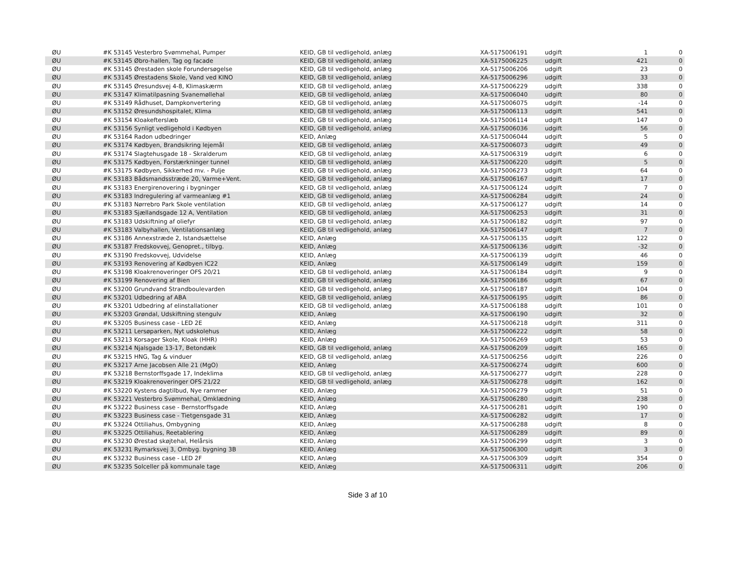| ØU | #K 53145 Vesterbro Svømmehal, Pumper | KEID, GB til vedligehold, anlæg | XA-5175006191 | udgift | 1 | 0 |
| ØU | #K 53145 Øbro-hallen, Tag og facade | KEID, GB til vedligehold, anlæg | XA-5175006225 | udgift | 421 | 0 |
| ØU | #K 53145 Ørestaden skole Forundersøgelse | KEID, GB til vedligehold, anlæg | XA-5175006206 | udgift | 23 | 0 |
| ØU | #K 53145 Ørestadens Skole, Vand ved KINO | KEID, GB til vedligehold, anlæg | XA-5175006296 | udgift | 33 | 0 |
| ØU | #K 53145 Øresundsvej 4-8, Klimaskærm | KEID, GB til vedligehold, anlæg | XA-5175006229 | udgift | 338 | 0 |
| ØU | #K 53147 Klimatilpasning Svanemøllehal | KEID, GB til vedligehold, anlæg | XA-5175006040 | udgift | 80 | 0 |
| ØU | #K 53149 Rådhuset, Dampkonvertering | KEID, GB til vedligehold, anlæg | XA-5175006075 | udgift | -14 | 0 |
| ØU | #K 53152 Øresundshospitalet, Klima | KEID, GB til vedligehold, anlæg | XA-5175006113 | udgift | 541 | 0 |
| ØU | #K 53154 Kloakefterslæb | KEID, GB til vedligehold, anlæg | XA-5175006114 | udgift | 147 | 0 |
| ØU | #K 53156 Synligt vedligehold i Kødbyen | KEID, GB til vedligehold, anlæg | XA-5175006036 | udgift | 56 | 0 |
| ØU | #K 53164 Radon udbedringer | KEID, Anlæg | XA-5175006044 | udgift | 5 | 0 |
| ØU | #K 53174 Kødbyen, Brandsikring lejemål | KEID, GB til vedligehold, anlæg | XA-5175006073 | udgift | 49 | 0 |
| ØU | #K 53174 Slagtehusgade 18 - Skralderum | KEID, GB til vedligehold, anlæg | XA-5175006319 | udgift | 6 | 0 |
| ØU | #K 53175 Kødbyen, Forstærkninger tunnel | KEID, GB til vedligehold, anlæg | XA-5175006220 | udgift | 5 | 0 |
| ØU | #K 53175 Kødbyen, Sikkerhed mv. - Pulje | KEID, GB til vedligehold, anlæg | XA-5175006273 | udgift | 64 | 0 |
| ØU | #K 53183 Bådsmandsstræde 20, Varme+Vent. | KEID, GB til vedligehold, anlæg | XA-5175006167 | udgift | 17 | 0 |
| ØU | #K 53183 Energirenovering i bygninger | KEID, GB til vedligehold, anlæg | XA-5175006124 | udgift | 7 | 0 |
| ØU | #K 53183 Indregulering af varmeanlæg #1 | KEID, GB til vedligehold, anlæg | XA-5175006284 | udgift | 24 | 0 |
| ØU | #K 53183 Nørrebro Park Skole ventilation | KEID, GB til vedligehold, anlæg | XA-5175006127 | udgift | 14 | 0 |
| ØU | #K 53183 Sjællandsgade 12 A, Ventilation | KEID, GB til vedligehold, anlæg | XA-5175006253 | udgift | 31 | 0 |
| ØU | #K 53183 Udskiftning af oliefyr | KEID, GB til vedligehold, anlæg | XA-5175006182 | udgift | 97 | 0 |
| ØU | #K 53183 Valbyhallen, Ventilationsanlæg | KEID, GB til vedligehold, anlæg | XA-5175006147 | udgift | 7 | 0 |
| ØU | #K 53186 Annexstræde 2, Istandsættelse | KEID, Anlæg | XA-5175006135 | udgift | 122 | 0 |
| ØU | #K 53187 Fredskovvej, Genopret., tilbyg. | KEID, Anlæg | XA-5175006136 | udgift | -32 | 0 |
| ØU | #K 53190 Fredskovvej, Udvidelse | KEID, Anlæg | XA-5175006139 | udgift | 46 | 0 |
| ØU | #K 53193 Renovering af Kødbyen IC22 | KEID, Anlæg | XA-5175006149 | udgift | 159 | 0 |
| ØU | #K 53198 Kloakrenoveringer OFS 20/21 | KEID, GB til vedligehold, anlæg | XA-5175006184 | udgift | 9 | 0 |
| ØU | #K 53199 Renovering af Bien | KEID, GB til vedligehold, anlæg | XA-5175006186 | udgift | 67 | 0 |
| ØU | #K 53200 Grundvand Strandboulevarden | KEID, GB til vedligehold, anlæg | XA-5175006187 | udgift | 104 | 0 |
| ØU | #K 53201 Udbedring af ABA | KEID, GB til vedligehold, anlæg | XA-5175006195 | udgift | 86 | 0 |
| ØU | #K 53201 Udbedring af elinstallationer | KEID, GB til vedligehold, anlæg | XA-5175006188 | udgift | 101 | 0 |
| ØU | #K 53203 Grøndal, Udskiftning stengulv | KEID, Anlæg | XA-5175006190 | udgift | 32 | 0 |
| ØU | #K 53205 Business case - LED 2E | KEID, Anlæg | XA-5175006218 | udgift | 311 | 0 |
| ØU | #K 53211 Lersøparken, Nyt udskolehus | KEID, Anlæg | XA-5175006222 | udgift | 58 | 0 |
| ØU | #K 53213 Korsager Skole, Kloak (HHR) | KEID, Anlæg | XA-5175006269 | udgift | 53 | 0 |
| ØU | #K 53214 Njalsgade 13-17, Betondæk | KEID, GB til vedligehold, anlæg | XA-5175006209 | udgift | 165 | 0 |
| ØU | #K 53215 HNG, Tag & vinduer | KEID, GB til vedligehold, anlæg | XA-5175006256 | udgift | 226 | 0 |
| ØU | #K 53217 Arne Jacobsen Alle 21 (MgO) | KEID, Anlæg | XA-5175006274 | udgift | 600 | 0 |
| ØU | #K 53218 Bernstorffsgade 17, Indeklima | KEID, GB til vedligehold, anlæg | XA-5175006277 | udgift | 228 | 0 |
| ØU | #K 53219 Kloakrenoveringer OFS 21/22 | KEID, GB til vedligehold, anlæg | XA-5175006278 | udgift | 162 | 0 |
| ØU | #K 53220 Kystens dagtilbud, Nye rammer | KEID, Anlæg | XA-5175006279 | udgift | 51 | 0 |
| ØU | #K 53221 Vesterbro Svømmehal, Omklædning | KEID, Anlæg | XA-5175006280 | udgift | 238 | 0 |
| ØU | #K 53222 Business case - Bernstorffsgade | KEID, Anlæg | XA-5175006281 | udgift | 190 | 0 |
| ØU | #K 53223 Business case - Tietgensgade 31 | KEID, Anlæg | XA-5175006282 | udgift | 17 | 0 |
| ØU | #K 53224 Ottiliahus, Ombygning | KEID, Anlæg | XA-5175006288 | udgift | 8 | 0 |
| ØU | #K 53225 Ottiliahus, Reetablering | KEID, Anlæg | XA-5175006289 | udgift | 89 | 0 |
| ØU | #K 53230 Ørestad skøjtehal, Helårsis | KEID, Anlæg | XA-5175006299 | udgift | 3 | 0 |
| ØU | #K 53231 Rymarksvej 3, Ombyg. bygning 3B | KEID, Anlæg | XA-5175006300 | udgift | 3 | 0 |
| ØU | #K 53232 Business case - LED 2F | KEID, Anlæg | XA-5175006309 | udgift | 354 | 0 |
| ØU | #K 53235 Solceller på kommunale tage | KEID, Anlæg | XA-5175006311 | udgift | 206 | 0 |
Side 3 af 10